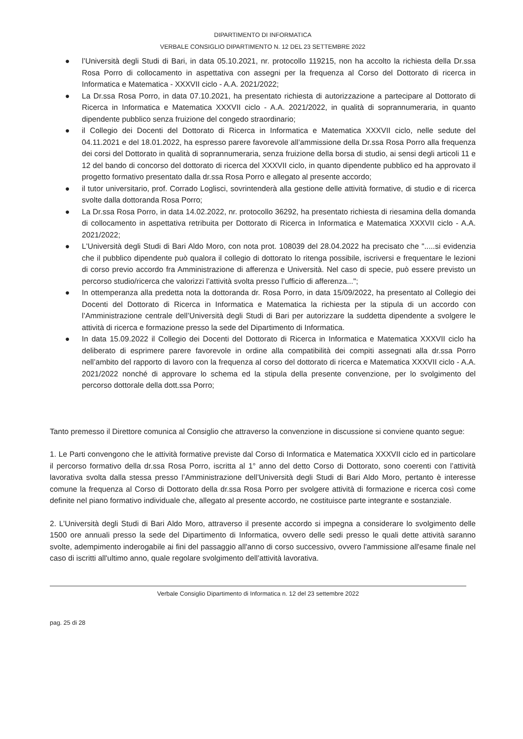DIPARTIMENTO DI INFORMATICA
VERBALE CONSIGLIO DIPARTIMENTO N. 12 DEL 23 SETTEMBRE 2022
● l’Università degli Studi di Bari, in data 05.10.2021, nr. protocollo 119215, non ha accolto la richiesta della Dr.ssa Rosa Porro di collocamento in aspettativa con assegni per la frequenza al Corso del Dottorato di ricerca in Informatica e Matematica - XXXVII ciclo - A.A. 2021/2022;
● La Dr.ssa Rosa Porro, in data 07.10.2021, ha presentato richiesta di autorizzazione a partecipare al Dottorato di Ricerca in Informatica e Matematica XXXVII ciclo - A.A. 2021/2022, in qualità di soprannumeraria, in quanto dipendente pubblico senza fruizione del congedo straordinario;
● il Collegio dei Docenti del Dottorato di Ricerca in Informatica e Matematica XXXVII ciclo, nelle sedute del 04.11.2021 e del 18.01.2022, ha espresso parere favorevole all’ammissione della Dr.ssa Rosa Porro alla frequenza dei corsi del Dottorato in qualità di soprannumeraria, senza fruizione della borsa di studio, ai sensi degli articoli 11 e 12 del bando di concorso del dottorato di ricerca del XXXVII ciclo, in quanto dipendente pubblico ed ha approvato il progetto formativo presentato dalla dr.ssa Rosa Porro e allegato al presente accordo;
● il tutor universitario, prof. Corrado Loglisci, sovrintenderà alla gestione delle attività formative, di studio e di ricerca svolte dalla dottoranda Rosa Porro;
● La Dr.ssa Rosa Porro, in data 14.02.2022, nr. protocollo 36292, ha presentato richiesta di riesamina della domanda di collocamento in aspettativa retribuita per Dottorato di Ricerca in Informatica e Matematica XXXVII ciclo - A.A. 2021/2022;
● L'Università degli Studi di Bari Aldo Moro, con nota prot. 108039 del 28.04.2022 ha precisato che ".....si evidenzia che il pubblico dipendente può qualora il collegio di dottorato lo ritenga possibile, iscriversi e frequentare le lezioni di corso previo accordo fra Amministrazione di afferenza e Università. Nel caso di specie, può essere previsto un percorso studio/ricerca che valorizzi l’attività svolta presso l’ufficio di afferenza...";
● In ottemperanza alla predetta nota la dottoranda dr. Rosa Porro, in data 15/09/2022, ha presentato al Collegio dei Docenti del Dottorato di Ricerca in Informatica e Matematica la richiesta per la stipula di un accordo con l’Amministrazione centrale dell’Università degli Studi di Bari per autorizzare la suddetta dipendente a svolgere le attività di ricerca e formazione presso la sede del Dipartimento di Informatica.
● In data 15.09.2022 il Collegio dei Docenti del Dottorato di Ricerca in Informatica e Matematica XXXVII ciclo ha deliberato di esprimere parere favorevole in ordine alla compatibilità dei compiti assegnati alla dr.ssa Porro nell’ambito del rapporto di lavoro con la frequenza al corso del dottorato di ricerca e Matematica XXXVII ciclo - A.A. 2021/2022 nonché di approvare lo schema ed la stipula della presente convenzione, per lo svolgimento del percorso dottorale della dott.ssa Porro;
Tanto premesso il Direttore comunica al Consiglio che attraverso la convenzione in discussione si conviene quanto segue:
1. Le Parti convengono che le attività formative previste dal Corso di Informatica e Matematica XXXVII ciclo ed in particolare il percorso formativo della dr.ssa Rosa Porro, iscritta al 1° anno del detto Corso di Dottorato, sono coerenti con l’attività lavorativa svolta dalla stessa presso l’Amministrazione dell’Università degli Studi di Bari Aldo Moro, pertanto è interesse comune la frequenza al Corso di Dottorato della dr.ssa Rosa Porro per svolgere attività di formazione e ricerca così come definite nel piano formativo individuale che, allegato al presente accordo, ne costituisce parte integrante e sostanziale.
2. L’Università degli Studi di Bari Aldo Moro, attraverso il presente accordo si impegna a considerare lo svolgimento delle 1500 ore annuali presso la sede del Dipartimento di Informatica, ovvero delle sedi presso le quali dette attività saranno svolte, adempimento inderogabile ai fini del passaggio all'anno di corso successivo, ovvero l'ammissione all'esame finale nel caso di iscritti all'ultimo anno, quale regolare svolgimento dell’attività lavorativa.
Verbale Consiglio Dipartimento di Informatica n. 12 del 23 settembre 2022
pag. 25 di 28